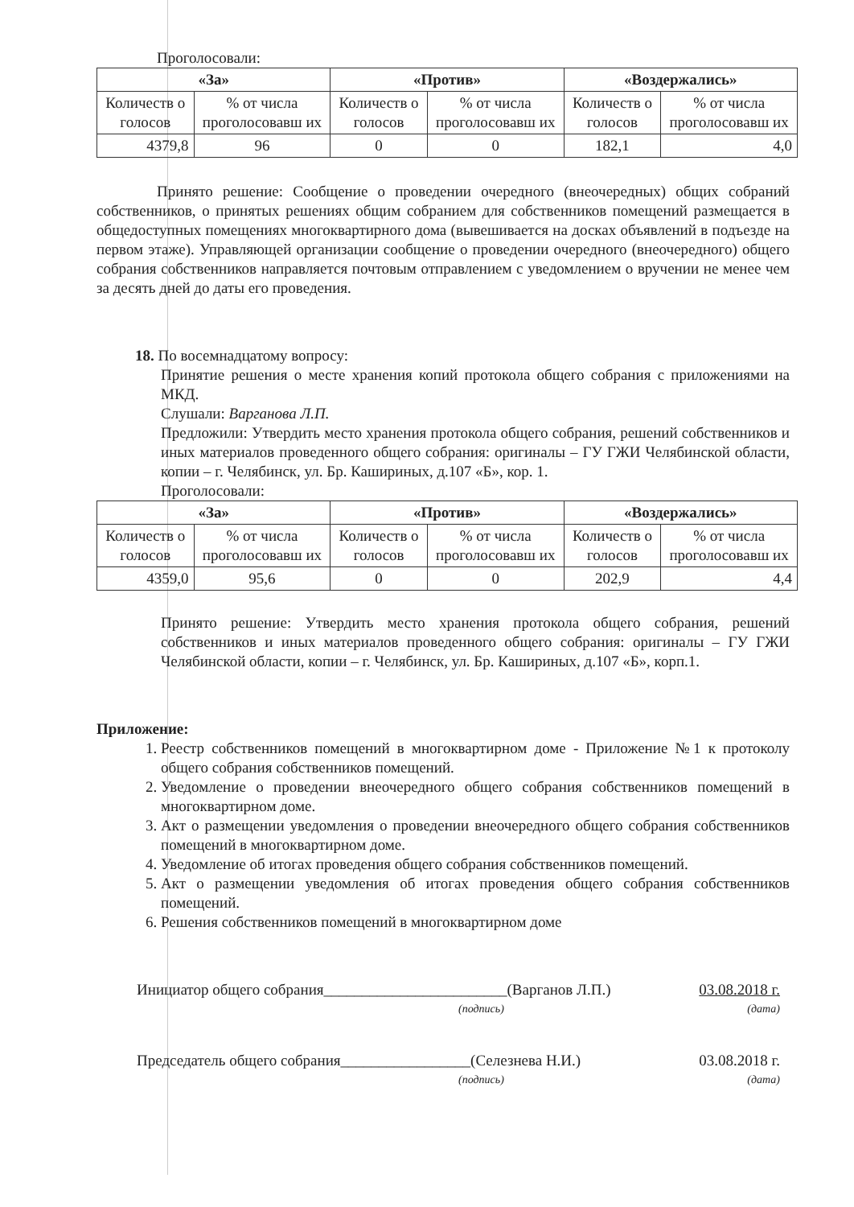Проголосовали:
| «За» | | «Против» | | «Воздержались» | |
| --- | --- | --- | --- | --- | --- |
| Количеств о голосов | % от числа проголосовавш их | Количеств о голосов | % от числа проголосовавш их | Количеств о голосов | % от числа проголосовавш их |
| 4379,8 | 96 | 0 | 0 | 182,1 | 4,0 |
Принято решение: Сообщение о проведении очередного (внеочередных) общих собраний собственников, о принятых решениях общим собранием для собственников помещений размещается в общедоступных помещениях многоквартирного дома (вывешивается на досках объявлений в подъезде на первом этаже). Управляющей организации сообщение о проведении очередного (внеочередного) общего собрания собственников направляется почтовым отправлением с уведомлением о вручении не менее чем за десять дней до даты его проведения.
18. По восемнадцатому вопросу:
Принятие решения о месте хранения копий протокола общего собрания с приложениями на МКД.
Слушали: Варганова Л.П.
Предложили: Утвердить место хранения протокола общего собрания, решений собственников и иных материалов проведенного общего собрания: оригиналы – ГУ ГЖИ Челябинской области, копии – г. Челябинск, ул. Бр. Кашириных, д.107 «Б», кор. 1.
Проголосовали:
| «За» | | «Против» | | «Воздержались» | |
| --- | --- | --- | --- | --- | --- |
| Количеств о голосов | % от числа проголосовавш их | Количеств о голосов | % от числа проголосовавш их | Количеств о голосов | % от числа проголосовавш их |
| 4359,0 | 95,6 | 0 | 0 | 202,9 | 4,4 |
Принято решение: Утвердить место хранения протокола общего собрания, решений собственников и иных материалов проведенного общего собрания: оригиналы – ГУ ГЖИ Челябинской области, копии – г. Челябинск, ул. Бр. Кашириных, д.107 «Б», корп.1.
Приложение:
1. Реестр собственников помещений в многоквартирном доме - Приложение №1 к протоколу общего собрания собственников помещений.
2. Уведомление о проведении внеочередного общего собрания собственников помещений в многоквартирном доме.
3. Акт о размещении уведомления о проведении внеочередного общего собрания собственников помещений в многоквартирном доме.
4. Уведомление об итогах проведения общего собрания собственников помещений.
5. Акт о размещении уведомления об итогах проведения общего собрания собственников помещений.
6. Решения собственников помещений в многоквартирном доме
Инициатор общего собрания________________________(Варганов Л.П.) 03.08.2018 г.
(подпись) (дата)
Председатель общего собрания_________________(Селезнева Н.И.) 03.08.2018 г.
(подпись) (дата)